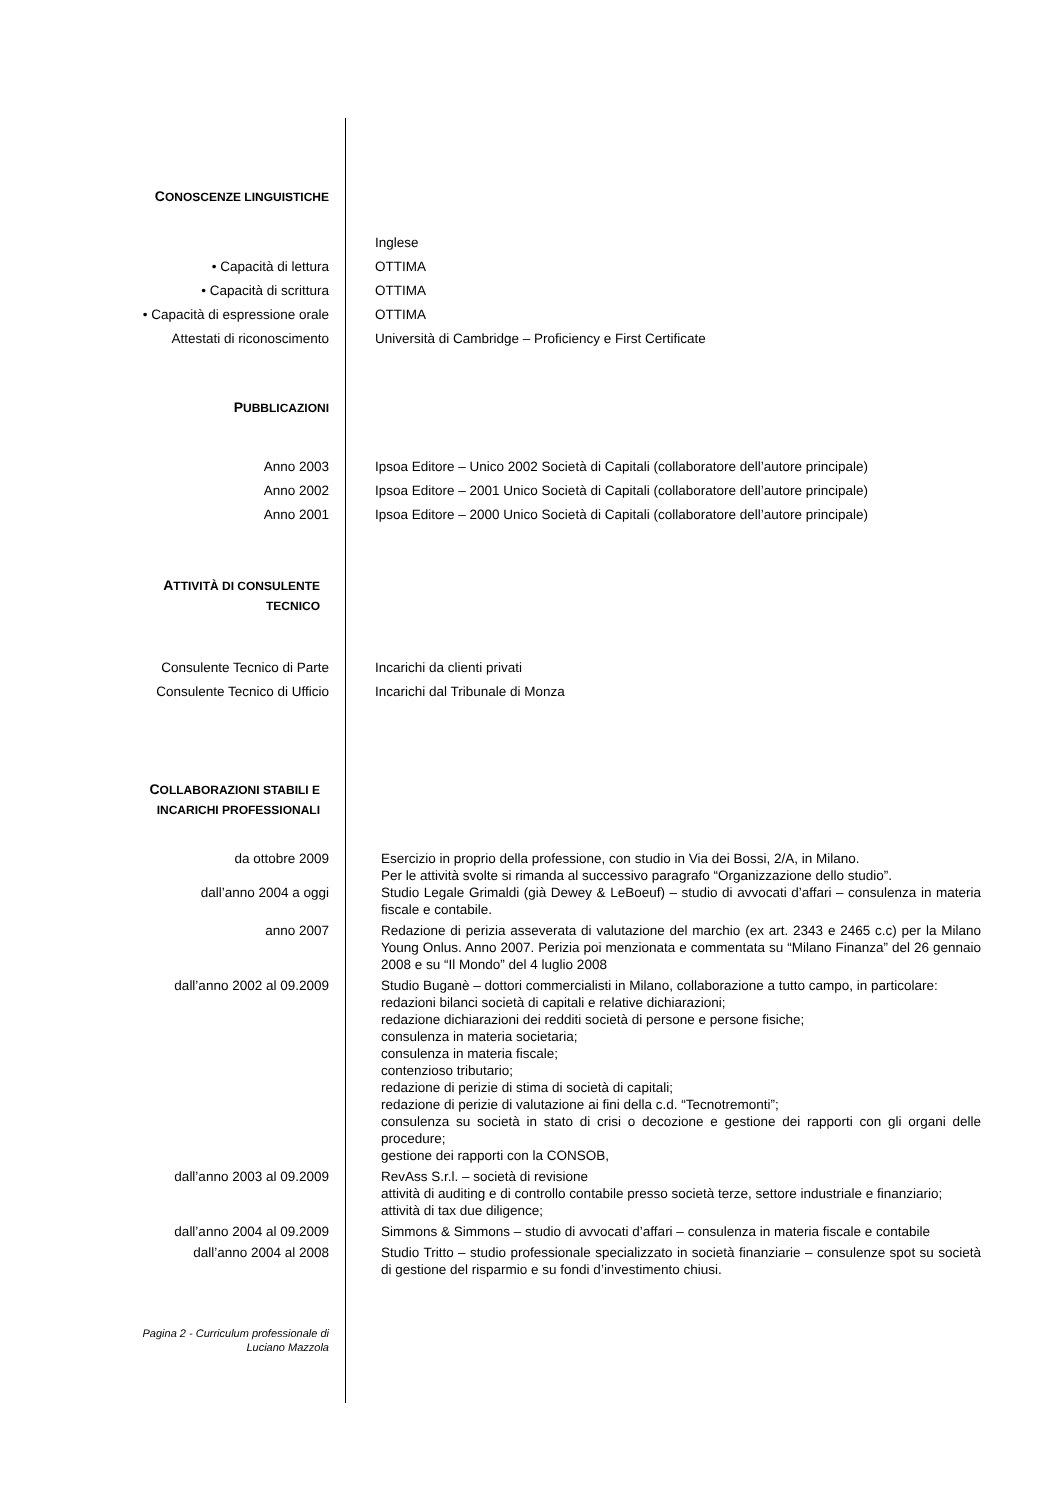CONOSCENZE LINGUISTICHE
Inglese
• Capacità di lettura OTTIMA
• Capacità di scrittura OTTIMA
• Capacità di espressione orale OTTIMA
Attestati di riconoscimento Università di Cambridge – Proficiency e First Certificate
PUBBLICAZIONI
Anno 2003 Ipsoa Editore – Unico 2002 Società di Capitali (collaboratore dell’autore principale)
Anno 2002 Ipsoa Editore – 2001 Unico Società di Capitali (collaboratore dell’autore principale)
Anno 2001 Ipsoa Editore – 2000 Unico Società di Capitali (collaboratore dell’autore principale)
ATTIVITÀ DI CONSULENTE
TECNICO
Consulente Tecnico di Parte Incarichi da clienti privati
Consulente Tecnico di Ufficio Incarichi dal Tribunale di Monza
COLLABORAZIONI STABILI E
INCARICHI PROFESSIONALI
da ottobre 2009
Esercizio in proprio della professione, con studio in Via dei Bossi, 2/A, in Milano.
Per le attività svolte si rimanda al successivo paragrafo “Organizzazione dello studio”.
dall’anno 2004 a oggi
Studio Legale Grimaldi (già Dewey & LeBoeuf) – studio di avvocati d’affari – consulenza in materia fiscale e contabile.
anno 2007
Redazione di perizia asseverata di valutazione del marchio (ex art. 2343 e 2465 c.c) per la Milano Young Onlus. Anno 2007. Perizia poi menzionata e commentata su “Milano Finanza” del 26 gennaio 2008 e su “Il Mondo” del 4 luglio 2008
dall’anno 2002 al 09.2009
Studio Buganè – dottori commercialisti in Milano, collaborazione a tutto campo, in particolare:
redazioni bilanci società di capitali e relative dichiarazioni;
redazione dichiarazioni dei redditi società di persone e persone fisiche;
consulenza in materia societaria;
consulenza in materia fiscale;
contenzioso tributario;
redazione di perizie di stima di società di capitali;
redazione di perizie di valutazione ai fini della c.d. “Tecnotremonti”;
consulenza su società in stato di crisi o decozione e gestione dei rapporti con gli organi delle procedure;
gestione dei rapporti con la CONSOB,
dall’anno 2003 al 09.2009
RevAss S.r.l. – società di revisione
attività di auditing e di controllo contabile presso società terze, settore industriale e finanziario;
attività di tax due diligence;
dall’anno 2004 al 09.2009
Simmons & Simmons – studio di avvocati d’affari – consulenza in materia fiscale e contabile
dall’anno 2004 al 2008
Studio Tritto – studio professionale specializzato in società finanziarie – consulenze spot su società di gestione del risparmio e su fondi d’investimento chiusi.
Pagina 2 - Curriculum professionale di
Luciano Mazzola